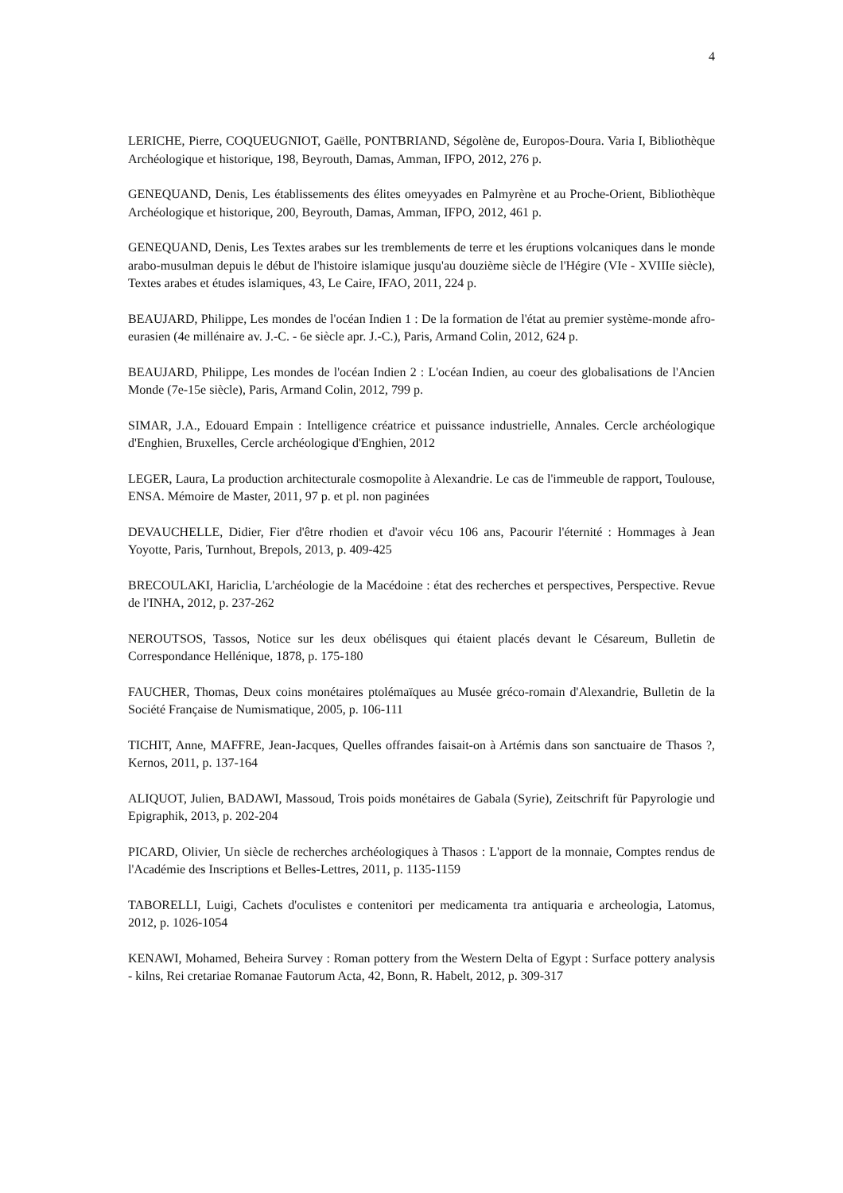4
LERICHE, Pierre, COQUEUGNIOT, Gaëlle, PONTBRIAND, Ségolène de, Europos-Doura. Varia I, Bibliothèque Archéologique et historique, 198, Beyrouth, Damas, Amman, IFPO, 2012, 276 p.
GENEQUAND, Denis, Les établissements des élites omeyyades en Palmyrène et au Proche-Orient, Bibliothèque Archéologique et historique, 200, Beyrouth, Damas, Amman, IFPO, 2012, 461 p.
GENEQUAND, Denis, Les Textes arabes sur les tremblements de terre et les éruptions volcaniques dans le monde arabo-musulman depuis le début de l'histoire islamique jusqu'au douzième siècle de l'Hégire (VIe - XVIIIe siècle), Textes arabes et études islamiques, 43, Le Caire, IFAO, 2011, 224 p.
BEAUJARD, Philippe, Les mondes de l'océan Indien 1 : De la formation de l'état au premier système-monde afro-eurasien (4e millénaire av. J.-C. - 6e siècle apr. J.-C.), Paris, Armand Colin, 2012, 624 p.
BEAUJARD, Philippe, Les mondes de l'océan Indien 2 : L'océan Indien, au coeur des globalisations de l'Ancien Monde (7e-15e siècle), Paris, Armand Colin, 2012, 799 p.
SIMAR, J.A., Edouard Empain : Intelligence créatrice et puissance industrielle, Annales. Cercle archéologique d'Enghien, Bruxelles, Cercle archéologique d'Enghien, 2012
LEGER, Laura, La production architecturale cosmopolite à Alexandrie. Le cas de l'immeuble de rapport, Toulouse, ENSA. Mémoire de Master, 2011, 97 p. et pl. non paginées
DEVAUCHELLE, Didier, Fier d'être rhodien et d'avoir vécu 106 ans, Pacourir l'éternité : Hommages à Jean Yoyotte, Paris, Turnhout, Brepols, 2013, p. 409-425
BRECOULAKI, Hariclia, L'archéologie de la Macédoine : état des recherches et perspectives, Perspective. Revue de l'INHA, 2012, p. 237-262
NEROUTSOS, Tassos, Notice sur les deux obélisques qui étaient placés devant le Césareum, Bulletin de Correspondance Hellénique, 1878, p. 175-180
FAUCHER, Thomas, Deux coins monétaires ptolémaïques au Musée gréco-romain d'Alexandrie, Bulletin de la Société Française de Numismatique, 2005, p. 106-111
TICHIT, Anne, MAFFRE, Jean-Jacques, Quelles offrandes faisait-on à Artémis dans son sanctuaire de Thasos ?, Kernos, 2011, p. 137-164
ALIQUOT, Julien, BADAWI, Massoud, Trois poids monétaires de Gabala (Syrie), Zeitschrift für Papyrologie und Epigraphik, 2013, p. 202-204
PICARD, Olivier, Un siècle de recherches archéologiques à Thasos : L'apport de la monnaie, Comptes rendus de l'Académie des Inscriptions et Belles-Lettres, 2011, p. 1135-1159
TABORELLI, Luigi, Cachets d'oculistes e contenitori per medicamenta tra antiquaria e archeologia, Latomus, 2012, p. 1026-1054
KENAWI, Mohamed, Beheira Survey : Roman pottery from the Western Delta of Egypt : Surface pottery analysis - kilns, Rei cretariae Romanae Fautorum Acta, 42, Bonn, R. Habelt, 2012, p. 309-317